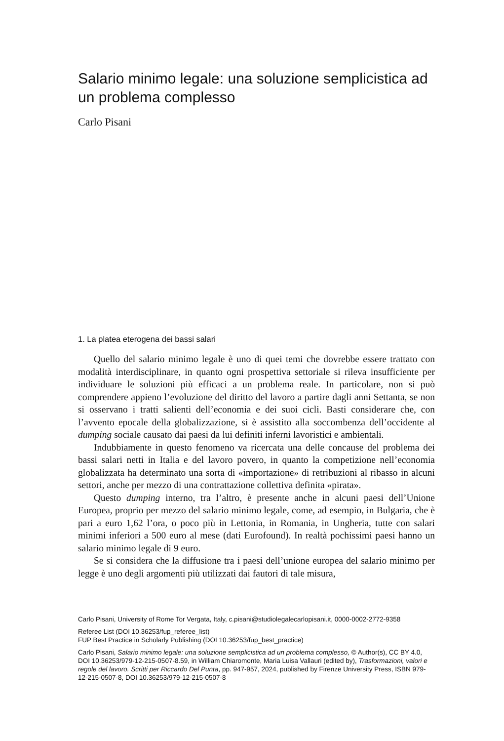Salario minimo legale: una soluzione semplicistica ad un problema complesso
Carlo Pisani
1. La platea eterogena dei bassi salari
Quello del salario minimo legale è uno di quei temi che dovrebbe essere trattato con modalità interdisciplinare, in quanto ogni prospettiva settoriale si rileva insufficiente per individuare le soluzioni più efficaci a un problema reale. In particolare, non si può comprendere appieno l’evoluzione del diritto del lavoro a partire dagli anni Settanta, se non si osservano i tratti salienti dell’economia e dei suoi cicli. Basti considerare che, con l’avvento epocale della globalizzazione, si è assistito alla soccombenza dell’occidente al dumping sociale causato dai paesi da lui definiti inferni lavoristici e ambientali.
Indubbiamente in questo fenomeno va ricercata una delle concause del problema dei bassi salari netti in Italia e del lavoro povero, in quanto la competizione nell’economia globalizzata ha determinato una sorta di «importazione» di retribuzioni al ribasso in alcuni settori, anche per mezzo di una contrattazione collettiva definita «pirata».
Questo dumping interno, tra l’altro, è presente anche in alcuni paesi dell’Unione Europea, proprio per mezzo del salario minimo legale, come, ad esempio, in Bulgaria, che è pari a euro 1,62 l’ora, o poco più in Lettonia, in Romania, in Ungheria, tutte con salari minimi inferiori a 500 euro al mese (dati Eurofound). In realtà pochissimi paesi hanno un salario minimo legale di 9 euro.
Se si considera che la diffusione tra i paesi dell’unione europea del salario minimo per legge è uno degli argomenti più utilizzati dai fautori di tale misura,
Carlo Pisani, University of Rome Tor Vergata, Italy, c.pisani@studiolegalecarlopisani.it, 0000-0002-2772-9358
Referee List (DOI 10.36253/fup_referee_list)
FUP Best Practice in Scholarly Publishing (DOI 10.36253/fup_best_practice)
Carlo Pisani, Salario minimo legale: una soluzione semplicistica ad un problema complesso, © Author(s), CC BY 4.0, DOI 10.36253/979-12-215-0507-8.59, in William Chiaromonte, Maria Luisa Vallauri (edited by), Trasformazioni, valori e regole del lavoro. Scritti per Riccardo Del Punta, pp. 947-957, 2024, published by Firenze University Press, ISBN 979-12-215-0507-8, DOI 10.36253/979-12-215-0507-8